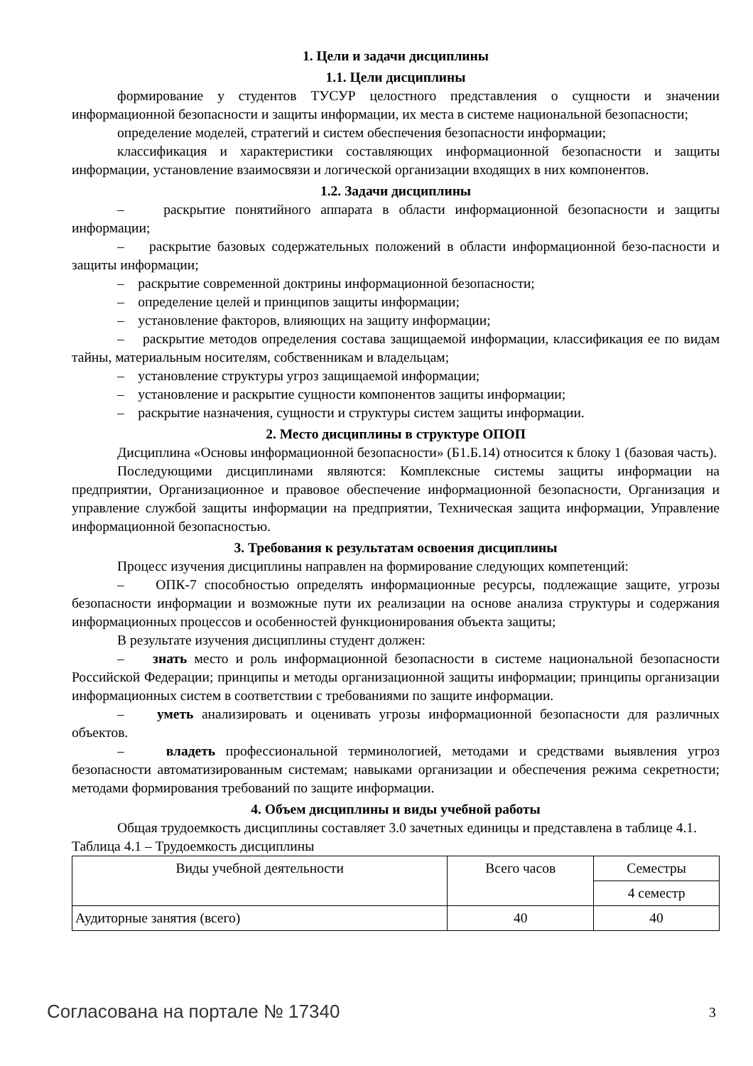1. Цели и задачи дисциплины
1.1. Цели дисциплины
формирование у студентов ТУСУР целостного представления о сущности и значении информационной безопасности и защиты информации, их места в системе национальной безопасности;
определение моделей, стратегий и систем обеспечения безопасности информации;
классификация и характеристики составляющих информационной безопасности и защиты информации, установление взаимосвязи и логической организации входящих в них компонентов.
1.2. Задачи дисциплины
– раскрытие понятийного аппарата в области информационной безопасности и защиты информации;
– раскрытие базовых содержательных положений в области информационной безо-пасности и защиты информации;
– раскрытие современной доктрины информационной безопасности;
– определение целей и принципов защиты информации;
– установление факторов, влияющих на защиту информации;
– раскрытие методов определения состава защищаемой информации, классификация ее по видам тайны, материальным носителям, собственникам и владельцам;
– установление структуры угроз защищаемой информации;
– установление и раскрытие сущности компонентов защиты информации;
– раскрытие назначения, сущности и структуры систем защиты информации.
2. Место дисциплины в структуре ОПОП
Дисциплина «Основы информационной безопасности» (Б1.Б.14) относится к блоку 1 (базовая часть).
Последующими дисциплинами являются: Комплексные системы защиты информации на предприятии, Организационное и правовое обеспечение информационной безопасности, Организация и управление службой защиты информации на предприятии, Техническая защита информации, Управление информационной безопасностью.
3. Требования к результатам освоения дисциплины
Процесс изучения дисциплины направлен на формирование следующих компетенций:
– ОПК-7 способностью определять информационные ресурсы, подлежащие защите, угрозы безопасности информации и возможные пути их реализации на основе анализа структуры и содержания информационных процессов и особенностей функционирования объекта защиты;
В результате изучения дисциплины студент должен:
– знать место и роль информационной безопасности в системе национальной безопасности Российской Федерации; принципы и методы организационной защиты информации; принципы организации информационных систем в соответствии с требованиями по защите информации.
– уметь анализировать и оценивать угрозы информационной безопасности для различных объектов.
– владеть профессиональной терминологией, методами и средствами выявления угроз безопасности автоматизированным системам; навыками организации и обеспечения режима секретности; методами формирования требований по защите информации.
4. Объем дисциплины и виды учебной работы
Общая трудоемкость дисциплины составляет 3.0 зачетных единицы и представлена в таблице 4.1.
Таблица 4.1 – Трудоемкость дисциплины
| Виды учебной деятельности | Всего часов | Семестры |
| | | 4 семестр |
| Аудиторные занятия (всего) | 40 | 40 |
Согласована на портале № 17340 3